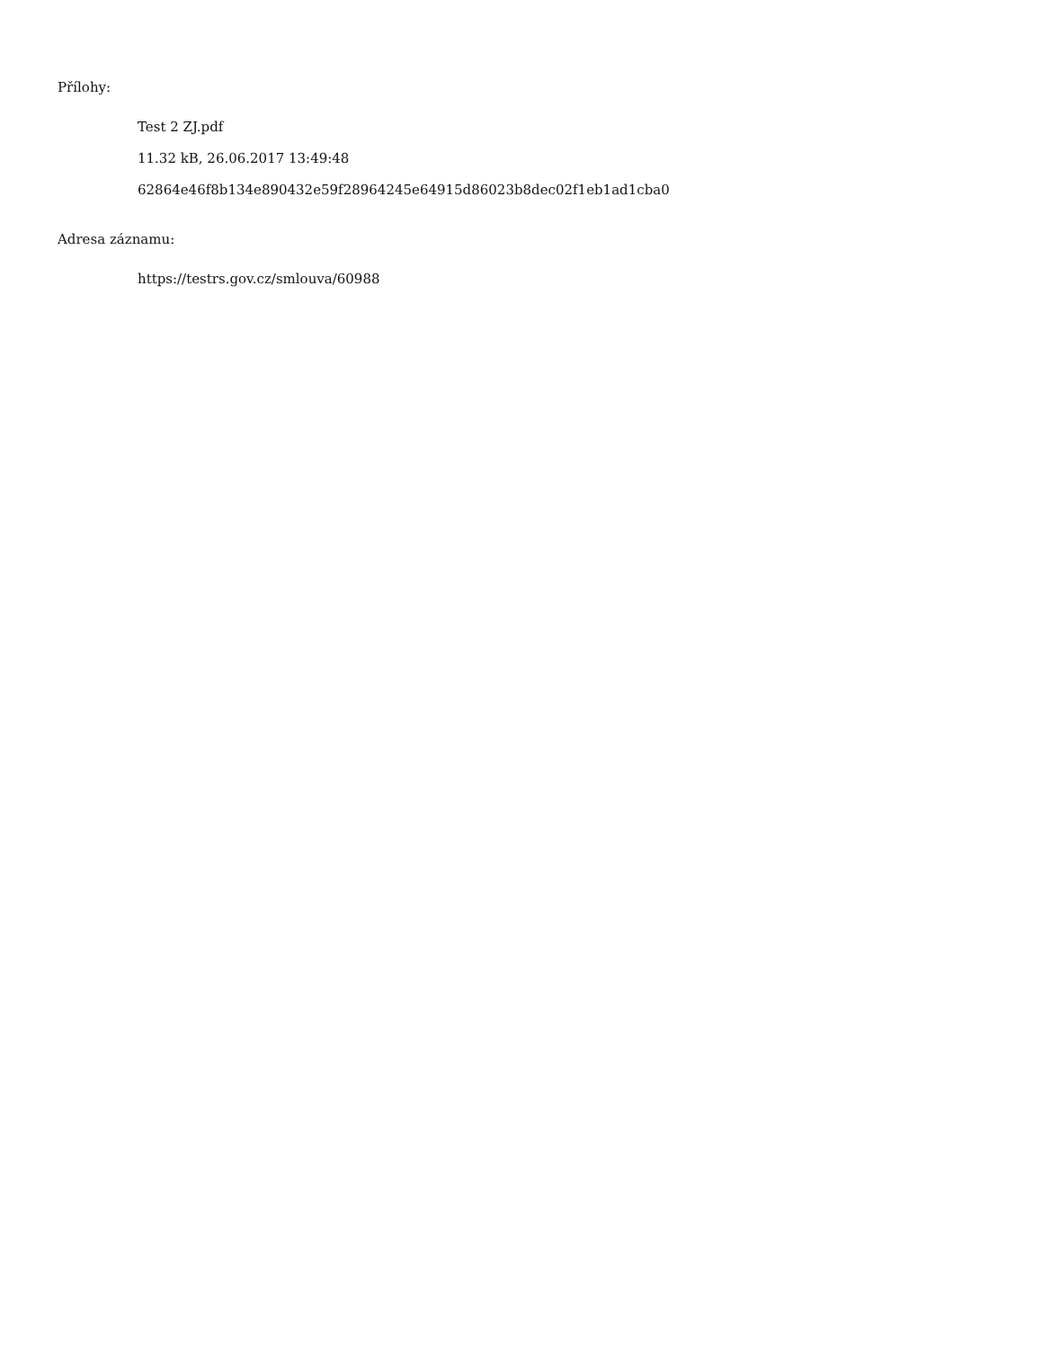Přílohy:
Test 2 ZJ.pdf
11.32 kB, 26.06.2017 13:49:48
62864e46f8b134e890432e59f28964245e64915d86023b8dec02f1eb1ad1cba0
Adresa záznamu:
https://testrs.gov.cz/smlouva/60988